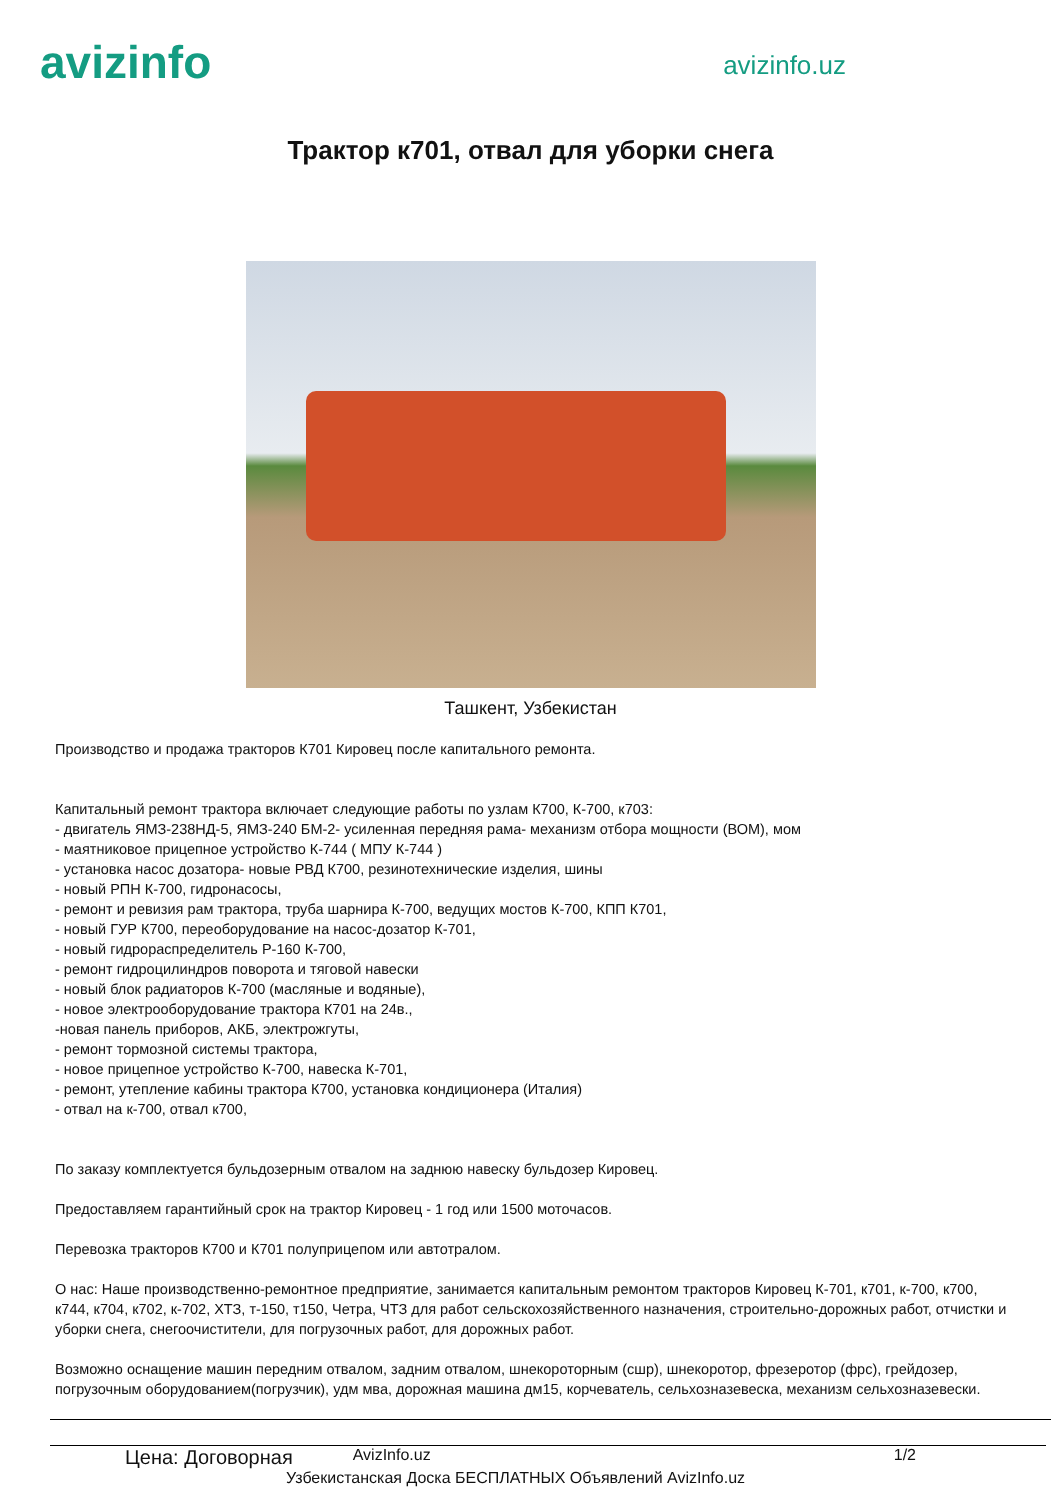avizinfo
avizinfo.uz
Трактор к701, отвал для уборки снега
Ташкент, Узбекистан
Производство и продажа тракторов К701 Кировец после капитального ремонта.
Капитальный ремонт трактора включает следующие работы по узлам К700, К-700, к703:
- двигатель ЯМЗ-238НД-5, ЯМЗ-240 БМ-2- усиленная передняя рама- механизм отбора мощности (ВОМ), мом
- маятниковое прицепное устройство К-744 ( МПУ К-744 )
- установка насос дозатора- новые РВД К700, резинотехнические изделия, шины
- новый РПН К-700, гидронасосы,
- ремонт и ревизия рам трактора, труба шарнира К-700, ведущих мостов К-700, КПП К701,
- новый ГУР К700, переоборудование на насос-дозатор К-701,
- новый гидрораспределитель Р-160 К-700,
- ремонт гидроцилиндров поворота и тяговой навески
- новый блок радиаторов К-700 (масляные и водяные),
- новое электрооборудование трактора К701 на 24в.,
-новая панель приборов, АКБ, электрожгуты,
- ремонт тормозной системы трактора,
- новое прицепное устройство К-700, навеска К-701,
- ремонт, утепление кабины трактора К700, установка кондиционера (Италия)
- отвал на к-700, отвал к700,
По заказу комплектуется бульдозерным отвалом на заднюю навеску бульдозер Кировец.
Предоставляем гарантийный срок на трактор Кировец - 1 год или 1500 моточасов.
Перевозка тракторов К700 и К701 полуприцепом или автотралом.
О нас: Наше производственно-ремонтное предприятие, занимается капитальным ремонтом тракторов Кировец К-701, к701, к-700, к700, к744, к704, к702, к-702, ХТЗ, т-150, т150, Четра, ЧТЗ для работ сельскохозяйственного назначения, строительно-дорожных работ, отчистки и уборки снега, снегоочистители, для погрузочных работ, для дорожных работ.
Возможно оснащение машин передним отвалом, задним отвалом, шнекороторным (сшр), шнекоротор, фрезеротор (фрс), грейдозер, погрузочным оборудованием(погрузчик), удм мва, дорожная машина дм15, корчеватель, сельхозназевеска, механизм сельхозназевески.
Цена: Договорная AvizInfo.uz 1/2
Узбекистанская Доска БЕСПЛАТНЫХ Объявлений AvizInfo.uz